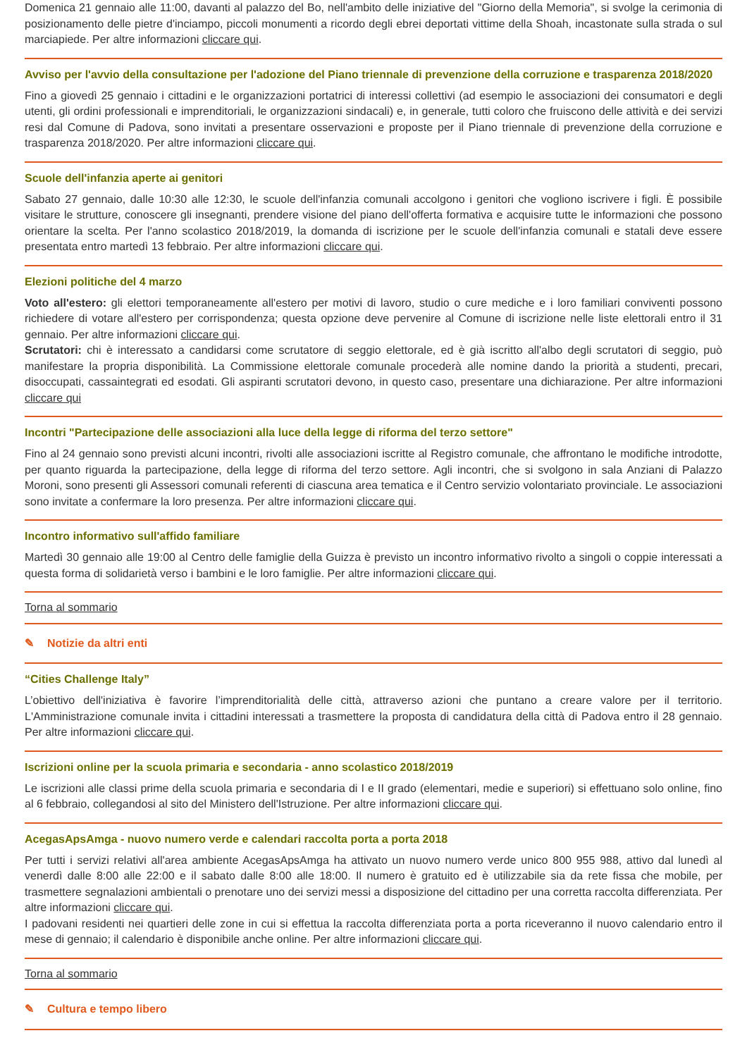Domenica 21 gennaio alle 11:00, davanti al palazzo del Bo, nell'ambito delle iniziative del "Giorno della Memoria", si svolge la cerimonia di posizionamento delle pietre d'inciampo, piccoli monumenti a ricordo degli ebrei deportati vittime della Shoah, incastonate sulla strada o sul marciapiede. Per altre informazioni cliccare qui.
Avviso per l'avvio della consultazione per l'adozione del Piano triennale di prevenzione della corruzione e trasparenza 2018/2020
Fino a giovedì 25 gennaio i cittadini e le organizzazioni portatrici di interessi collettivi (ad esempio le associazioni dei consumatori e degli utenti, gli ordini professionali e imprenditoriali, le organizzazioni sindacali) e, in generale, tutti coloro che fruiscono delle attività e dei servizi resi dal Comune di Padova, sono invitati a presentare osservazioni e proposte per il Piano triennale di prevenzione della corruzione e trasparenza 2018/2020. Per altre informazioni cliccare qui.
Scuole dell'infanzia aperte ai genitori
Sabato 27 gennaio, dalle 10:30 alle 12:30, le scuole dell'infanzia comunali accolgono i genitori che vogliono iscrivere i figli. È possibile visitare le strutture, conoscere gli insegnanti, prendere visione del piano dell'offerta formativa e acquisire tutte le informazioni che possono orientare la scelta. Per l'anno scolastico 2018/2019, la domanda di iscrizione per le scuole dell'infanzia comunali e statali deve essere presentata entro martedì 13 febbraio. Per altre informazioni cliccare qui.
Elezioni politiche del 4 marzo
Voto all'estero: gli elettori temporaneamente all'estero per motivi di lavoro, studio o cure mediche e i loro familiari conviventi possono richiedere di votare all'estero per corrispondenza; questa opzione deve pervenire al Comune di iscrizione nelle liste elettorali entro il 31 gennaio. Per altre informazioni cliccare qui.
Scrutatori: chi è interessato a candidarsi come scrutatore di seggio elettorale, ed è già iscritto all'albo degli scrutatori di seggio, può manifestare la propria disponibilità. La Commissione elettorale comunale procederà alle nomine dando la priorità a studenti, precari, disoccupati, cassaintegrati ed esodati. Gli aspiranti scrutatori devono, in questo caso, presentare una dichiarazione. Per altre informazioni cliccare qui
Incontri "Partecipazione delle associazioni alla luce della legge di riforma del terzo settore"
Fino al 24 gennaio sono previsti alcuni incontri, rivolti alle associazioni iscritte al Registro comunale, che affrontano le modifiche introdotte, per quanto riguarda la partecipazione, della legge di riforma del terzo settore. Agli incontri, che si svolgono in sala Anziani di Palazzo Moroni, sono presenti gli Assessori comunali referenti di ciascuna area tematica e il Centro servizio volontariato provinciale. Le associazioni sono invitate a confermare la loro presenza. Per altre informazioni cliccare qui.
Incontro informativo sull'affido familiare
Martedì 30 gennaio alle 19:00 al Centro delle famiglie della Guizza è previsto un incontro informativo rivolto a singoli o coppie interessati a questa forma di solidarietà verso i bambini e le loro famiglie. Per altre informazioni cliccare qui.
Torna al sommario
✎ Notizie da altri enti
“Cities Challenge Italy”
L’obiettivo dell'iniziativa è favorire l’imprenditorialità delle città, attraverso azioni che puntano a creare valore per il territorio. L'Amministrazione comunale invita i cittadini interessati a trasmettere la proposta di candidatura della città di Padova entro il 28 gennaio. Per altre informazioni cliccare qui.
Iscrizioni online per la scuola primaria e secondaria - anno scolastico 2018/2019
Le iscrizioni alle classi prime della scuola primaria e secondaria di I e II grado (elementari, medie e superiori) si effettuano solo online, fino al 6 febbraio, collegandosi al sito del Ministero dell'Istruzione. Per altre informazioni cliccare qui.
AcegasApsAmga - nuovo numero verde e calendari raccolta porta a porta 2018
Per tutti i servizi relativi all'area ambiente AcegasApsAmga ha attivato un nuovo numero verde unico 800 955 988, attivo dal lunedì al venerdì dalle 8:00 alle 22:00 e il sabato dalle 8:00 alle 18:00. Il numero è gratuito ed è utilizzabile sia da rete fissa che mobile, per trasmettere segnalazioni ambientali o prenotare uno dei servizi messi a disposizione del cittadino per una corretta raccolta differenziata. Per altre informazioni cliccare qui.
I padovani residenti nei quartieri delle zone in cui si effettua la raccolta differenziata porta a porta riceveranno il nuovo calendario entro il mese di gennaio; il calendario è disponibile anche online. Per altre informazioni cliccare qui.
Torna al sommario
✎ Cultura e tempo libero